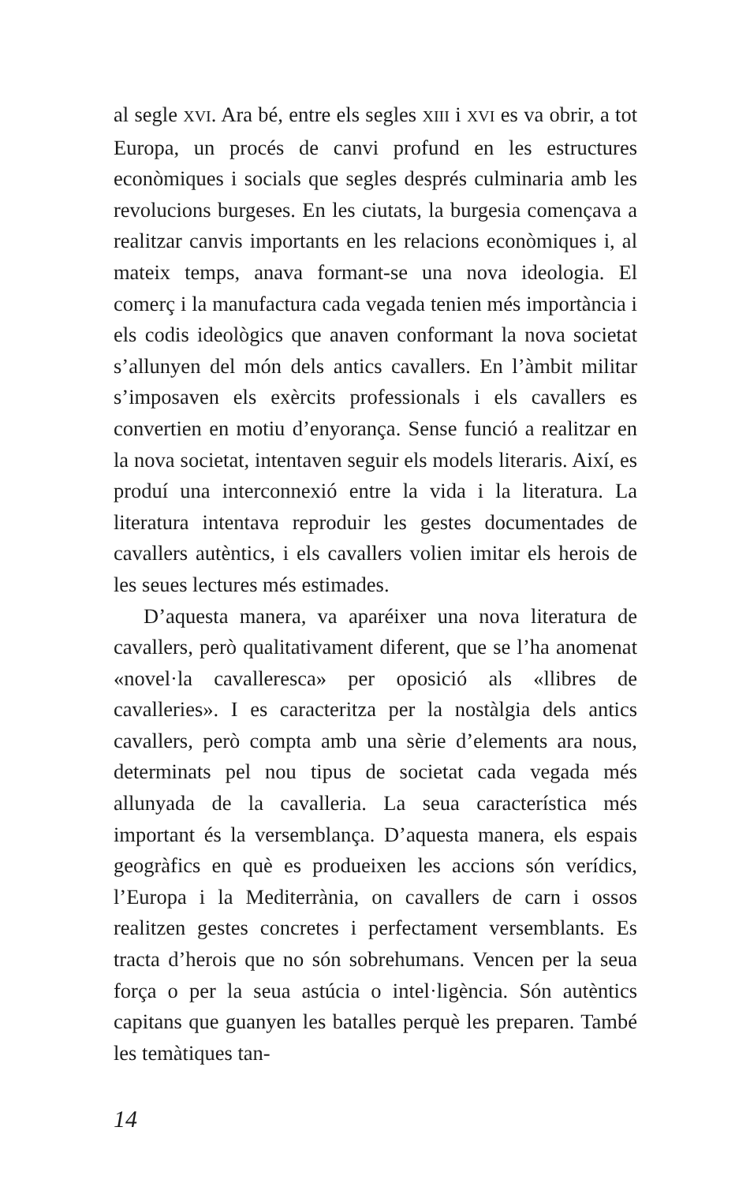al segle XVI. Ara bé, entre els segles XIII i XVI es va obrir, a tot Europa, un procés de canvi profund en les estructures econòmiques i socials que segles després culminaria amb les revolucions burgeses. En les ciutats, la burgesia començava a realitzar canvis importants en les relacions econòmiques i, al mateix temps, anava formant-se una nova ideologia. El comerç i la manufactura cada vegada tenien més importància i els codis ideològics que anaven conformant la nova societat s’allunyen del món dels antics cavallers. En l’àmbit militar s’imposaven els exèrcits professionals i els cavallers es convertien en motiu d’enyorança. Sense funció a realitzar en la nova societat, intentaven seguir els models literaris. Així, es produí una interconnexió entre la vida i la literatura. La literatura intentava reproduir les gestes documentades de cavallers autèntics, i els cavallers volien imitar els herois de les seues lectures més estimades.
D’aquesta manera, va aparéixer una nova literatura de cavallers, però qualitativament diferent, que se l’ha anomenat «novel·la cavalleresca» per oposició als «llibres de cavalleries». I es caracteritza per la nostàlgia dels antics cavallers, però compta amb una sèrie d’elements ara nous, determinats pel nou tipus de societat cada vegada més allunyada de la cavalleria. La seua característica més important és la versemblança. D’aquesta manera, els espais geogràfics en què es produeixen les accions són verídics, l’Europa i la Mediterrània, on cavallers de carn i ossos realitzen gestes concretes i perfectament versemblants. Es tracta d’herois que no són sobrehumans. Vencen per la seua força o per la seua astúcia o intel·ligència. Són autèntics capitans que guanyen les batalles perquè les preparen. També les temàtiques tan-
14